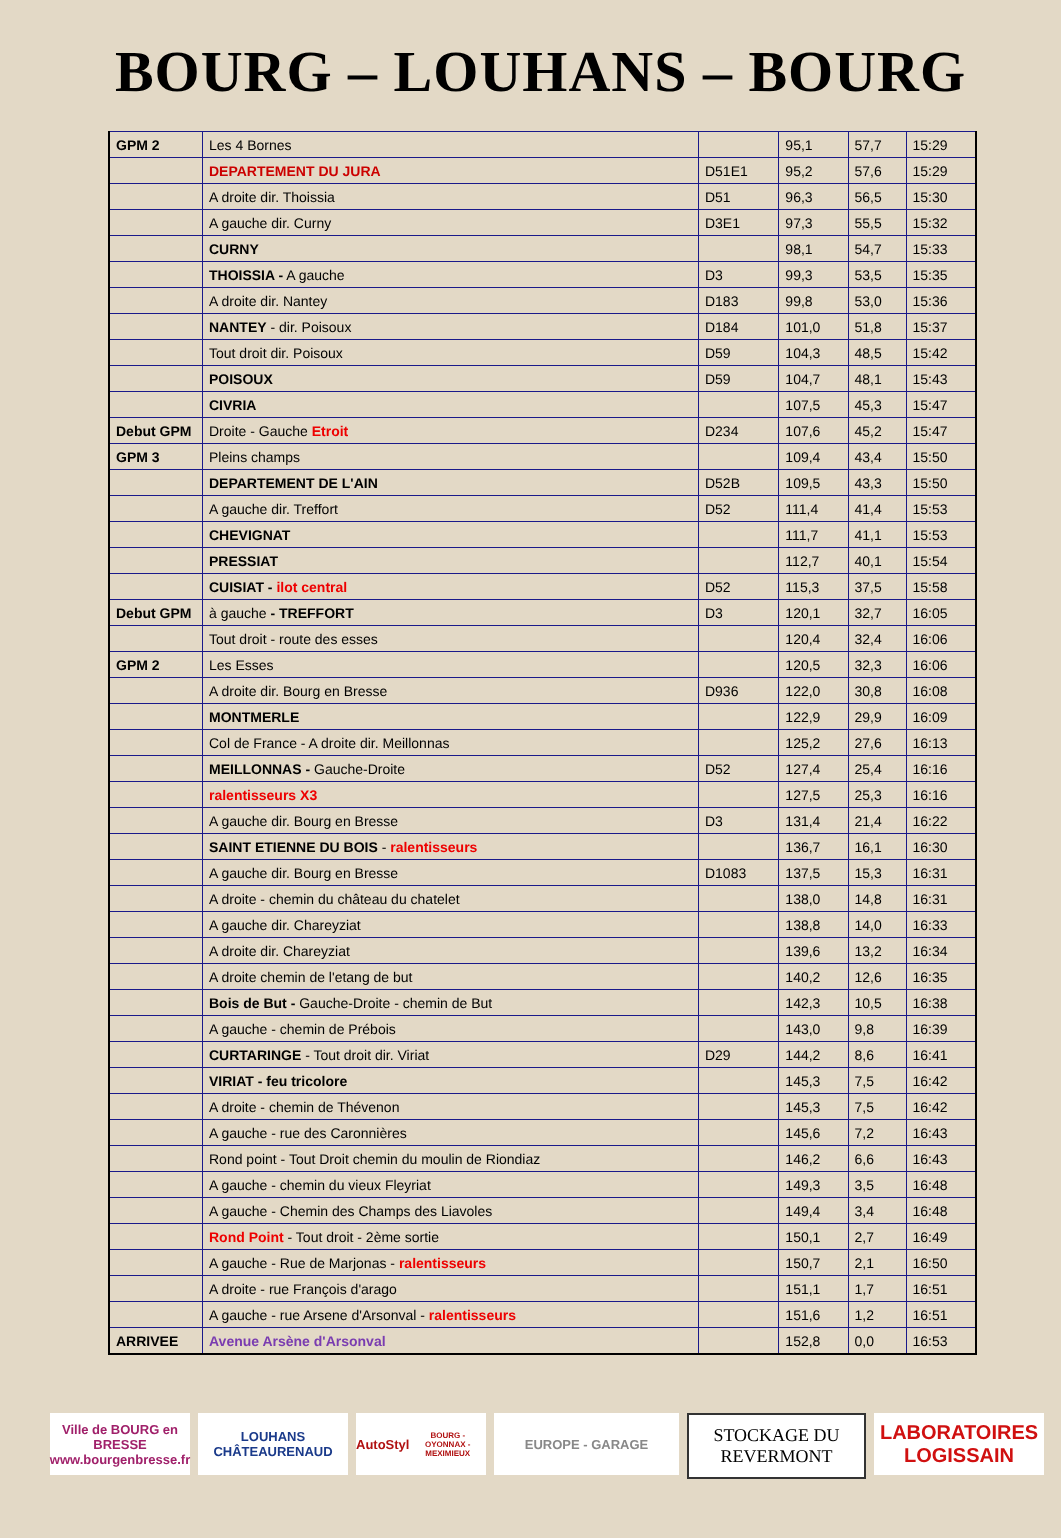BOURG – LOUHANS – BOURG
| GPM 2 | Les 4 Bornes | | 95,1 | 57,7 | 15:29 |
| | DEPARTEMENT DU JURA | D51E1 | 95,2 | 57,6 | 15:29 |
| | A droite dir. Thoissia | D51 | 96,3 | 56,5 | 15:30 |
| | A gauche dir. Curny | D3E1 | 97,3 | 55,5 | 15:32 |
| | CURNY | | 98,1 | 54,7 | 15:33 |
| | THOISSIA - A gauche | D3 | 99,3 | 53,5 | 15:35 |
| | A droite dir. Nantey | D183 | 99,8 | 53,0 | 15:36 |
| | NANTEY - dir. Poisoux | D184 | 101,0 | 51,8 | 15:37 |
| | Tout droit dir. Poisoux | D59 | 104,3 | 48,5 | 15:42 |
| | POISOUX | D59 | 104,7 | 48,1 | 15:43 |
| | CIVRIA | | 107,5 | 45,3 | 15:47 |
| Debut GPM | Droite - Gauche Etroit | D234 | 107,6 | 45,2 | 15:47 |
| GPM 3 | Pleins champs | | 109,4 | 43,4 | 15:50 |
| | DEPARTEMENT DE L'AIN | D52B | 109,5 | 43,3 | 15:50 |
| | A gauche dir. Treffort | D52 | 111,4 | 41,4 | 15:53 |
| | CHEVIGNAT | | 111,7 | 41,1 | 15:53 |
| | PRESSIAT | | 112,7 | 40,1 | 15:54 |
| | CUISIAT - ilot central | D52 | 115,3 | 37,5 | 15:58 |
| Debut GPM | à gauche - TREFFORT | D3 | 120,1 | 32,7 | 16:05 |
| | Tout droit - route des esses | | 120,4 | 32,4 | 16:06 |
| GPM 2 | Les Esses | | 120,5 | 32,3 | 16:06 |
| | A droite dir. Bourg en Bresse | D936 | 122,0 | 30,8 | 16:08 |
| | MONTMERLE | | 122,9 | 29,9 | 16:09 |
| | Col de France - A droite dir. Meillonnas | | 125,2 | 27,6 | 16:13 |
| | MEILLONNAS - Gauche-Droite | D52 | 127,4 | 25,4 | 16:16 |
| | ralentisseurs X3 | | 127,5 | 25,3 | 16:16 |
| | A gauche dir. Bourg en Bresse | D3 | 131,4 | 21,4 | 16:22 |
| | SAINT ETIENNE DU BOIS - ralentisseurs | | 136,7 | 16,1 | 16:30 |
| | A gauche dir. Bourg en Bresse | D1083 | 137,5 | 15,3 | 16:31 |
| | A droite - chemin du château du chatelet | | 138,0 | 14,8 | 16:31 |
| | A gauche dir. Chareyziat | | 138,8 | 14,0 | 16:33 |
| | A droite dir. Chareyziat | | 139,6 | 13,2 | 16:34 |
| | A droite chemin de l'etang de but | | 140,2 | 12,6 | 16:35 |
| | Bois de But - Gauche-Droite - chemin de But | | 142,3 | 10,5 | 16:38 |
| | A gauche - chemin de Prébois | | 143,0 | 9,8 | 16:39 |
| | CURTARINGE - Tout droit dir. Viriat | D29 | 144,2 | 8,6 | 16:41 |
| | VIRIAT - feu tricolore | | 145,3 | 7,5 | 16:42 |
| | A droite - chemin de Thévenon | | 145,3 | 7,5 | 16:42 |
| | A gauche - rue des Caronnières | | 145,6 | 7,2 | 16:43 |
| | Rond point - Tout Droit chemin du moulin de Riondiaz | | 146,2 | 6,6 | 16:43 |
| | A gauche - chemin du vieux Fleyriat | | 149,3 | 3,5 | 16:48 |
| | A gauche - Chemin des Champs des Liavoles | | 149,4 | 3,4 | 16:48 |
| | Rond Point - Tout droit - 2ème sortie | | 150,1 | 2,7 | 16:49 |
| | A gauche - Rue de Marjonas - ralentisseurs | | 150,7 | 2,1 | 16:50 |
| | A droite - rue François d'arago | | 151,1 | 1,7 | 16:51 |
| | A gauche - rue Arsene d'Arsonval - ralentisseurs | | 151,6 | 1,2 | 16:51 |
| ARRIVEE | Avenue Arsène d'Arsonval | | 152,8 | 0,0 | 16:53 |
Ville de BOURG en BRESSE
www.bourgenbresse.fr
LOUHANS CHÂTEAURENAUD
AutoStyl
BOURG - OYONNAX - MEXIMIEUX
EUROPE - GARAGE
STOCKAGE DU REVERMONT
LABORATOIRES LOGISSAIN